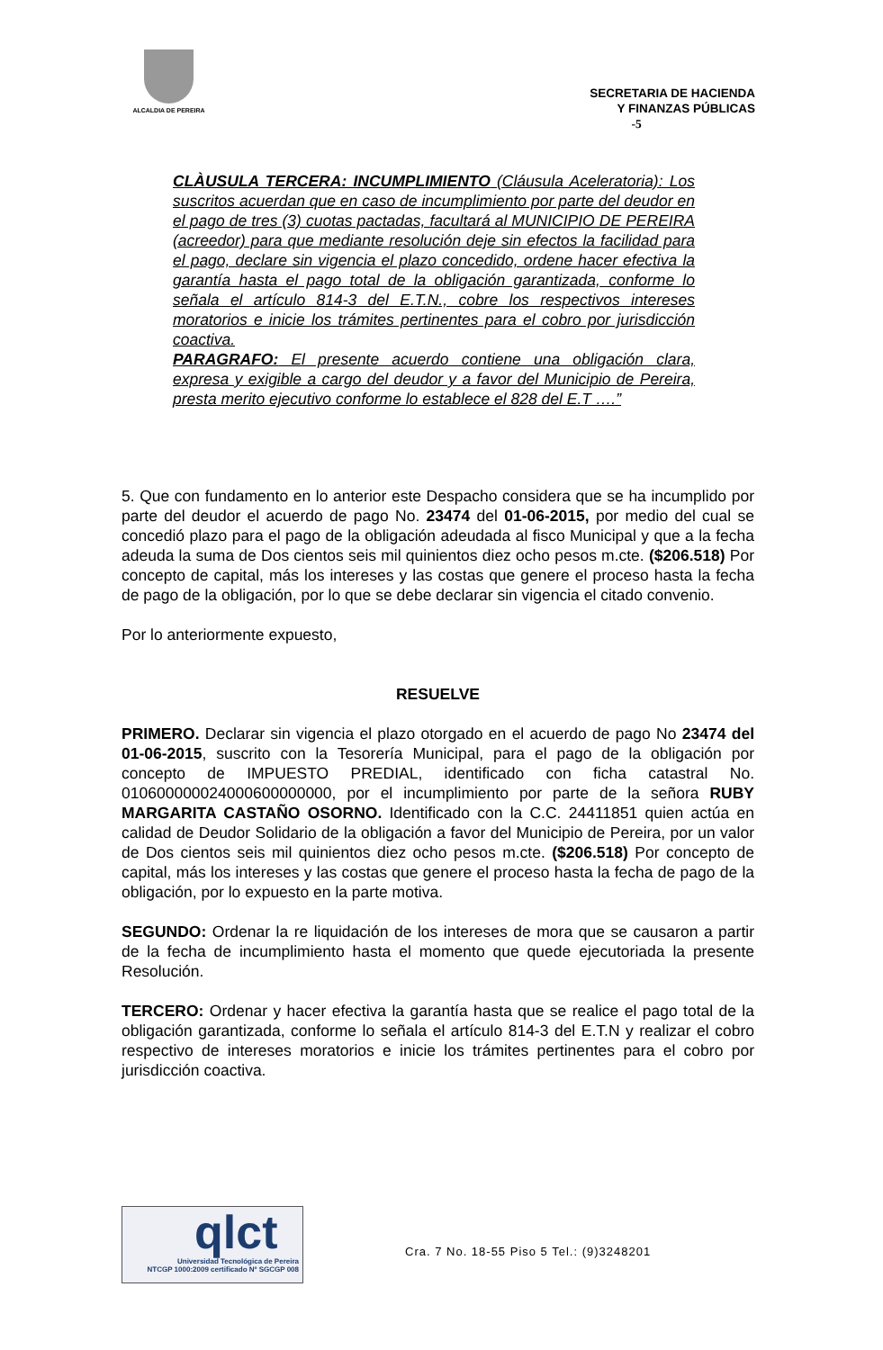ALCALDIA DE PEREIRA
SECRETARIA DE HACIENDA
Y FINANZAS PÚBLICAS
-5
CLÀUSULA TERCERA: INCUMPLIMIENTO (Cláusula Aceleratoria): Los suscritos acuerdan que en caso de incumplimiento por parte del deudor en el pago de tres (3) cuotas pactadas, facultará al MUNICIPIO DE PEREIRA (acreedor) para que mediante resolución deje sin efectos la facilidad para el pago, declare sin vigencia el plazo concedido, ordene hacer efectiva la garantía hasta el pago total de la obligación garantizada, conforme lo señala el artículo 814-3 del E.T.N., cobre los respectivos intereses moratorios e inicie los trámites pertinentes para el cobro por jurisdicción coactiva.
PARAGRAFO: El presente acuerdo contiene una obligación clara, expresa y exigible a cargo del deudor y a favor del Municipio de Pereira, presta merito ejecutivo conforme lo establece el 828 del E.T ….”
5. Que con fundamento en lo anterior este Despacho considera que se ha incumplido por parte del deudor el acuerdo de pago No. 23474 del 01-06-2015, por medio del cual se concedió plazo para el pago de la obligación adeudada al fisco Municipal y que a la fecha adeuda la suma de Dos cientos seis mil quinientos diez ocho pesos m.cte. ($206.518) Por concepto de capital, más los intereses y las costas que genere el proceso hasta la fecha de pago de la obligación, por lo que se debe declarar sin vigencia el citado convenio.
Por lo anteriormente expuesto,
RESUELVE
PRIMERO. Declarar sin vigencia el plazo otorgado en el acuerdo de pago No 23474 del 01-06-2015, suscrito con la Tesorería Municipal, para el pago de la obligación por concepto de IMPUESTO PREDIAL, identificado con ficha catastral No. 010600000024000600000000, por el incumplimiento por parte de la señora RUBY MARGARITA CASTAÑO OSORNO. Identificado con la C.C. 24411851 quien actúa en calidad de Deudor Solidario de la obligación a favor del Municipio de Pereira, por un valor de Dos cientos seis mil quinientos diez ocho pesos m.cte. ($206.518) Por concepto de capital, más los intereses y las costas que genere el proceso hasta la fecha de pago de la obligación, por lo expuesto en la parte motiva.
SEGUNDO: Ordenar la re liquidación de los intereses de mora que se causaron a partir de la fecha de incumplimiento hasta el momento que quede ejecutoriada la presente Resolución.
TERCERO: Ordenar y hacer efectiva la garantía hasta que se realice el pago total de la obligación garantizada, conforme lo señala el artículo 814-3 del E.T.N y realizar el cobro respectivo de intereses moratorios e inicie los trámites pertinentes para el cobro por jurisdicción coactiva.
qlct
Universidad Tecnológica de Pereira
NTCGP 1000:2009 certificado Nº SGCGP 008
Cra. 7 No. 18-55 Piso 5 Tel.: (9)3248201